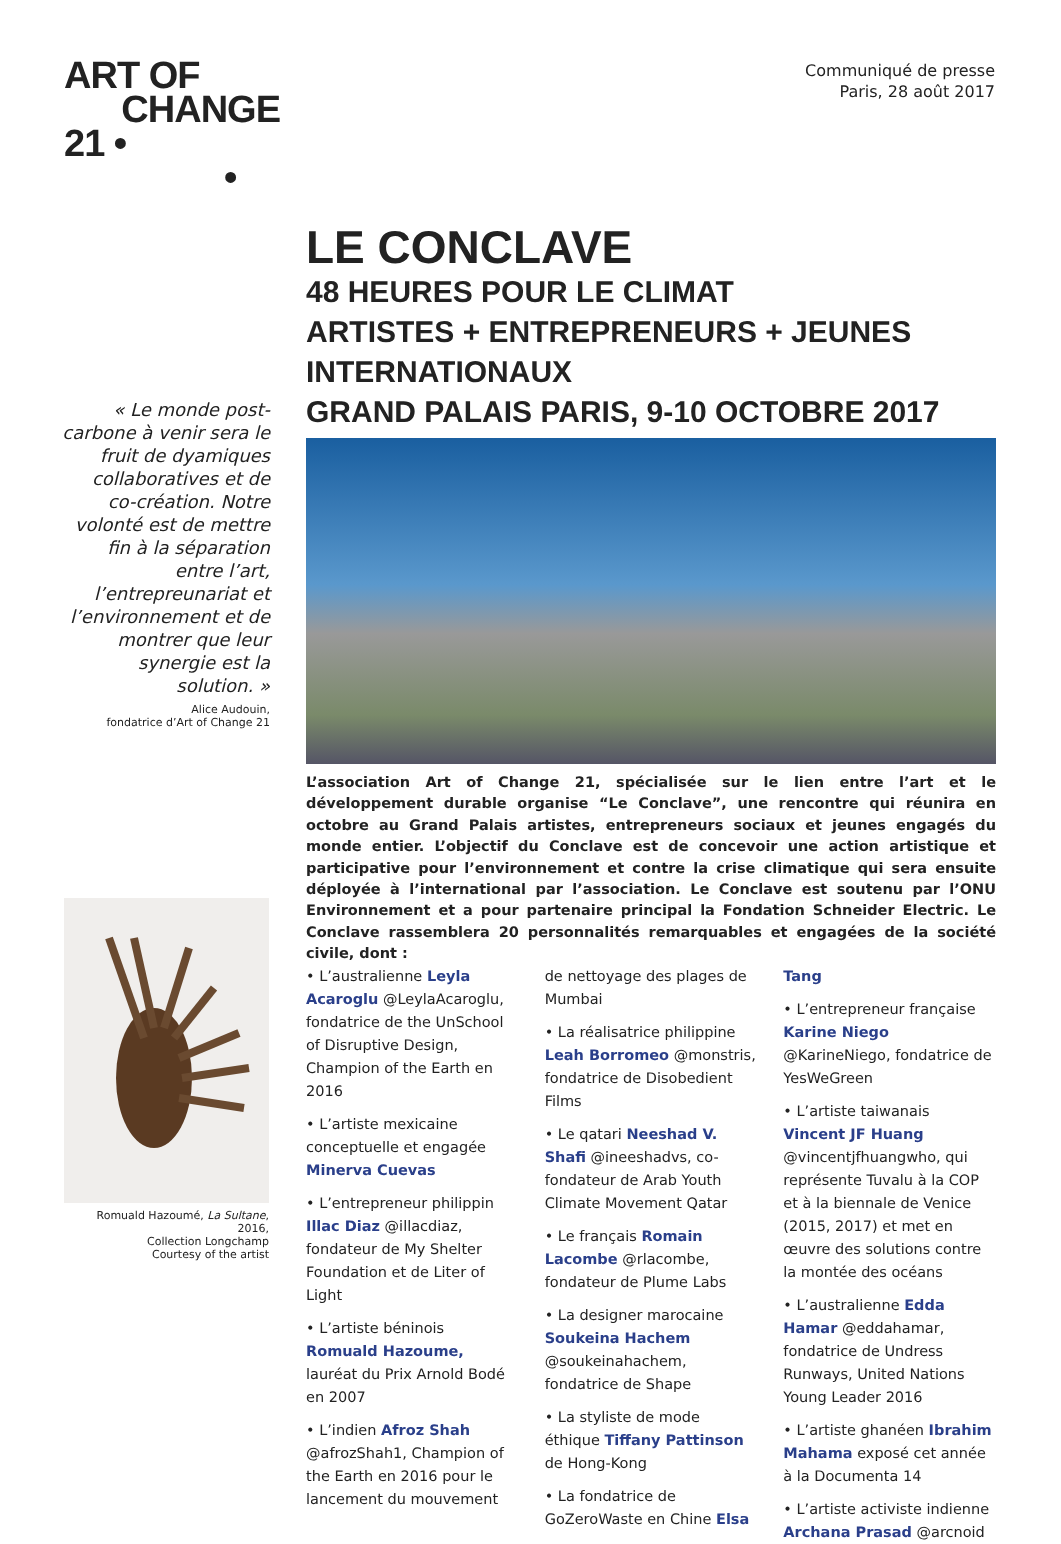ART OF
CHANGE
21 •
•
Communiqué de presse
Paris, 28 août 2017
« Le monde post-carbone à venir sera le fruit de dyamiques collaboratives et de co-création. Notre volonté est de mettre fin à la séparation entre l’art, l’entrepreunariat et l’environnement et de montrer que leur synergie est la solution. »
Alice Audouin,
fondatrice d’Art of Change 21
Romuald Hazoumé, La Sultane, 2016,
Collection Longchamp
Courtesy of the artist
LE CONCLAVE
48 HEURES POUR LE CLIMAT
ARTISTES + ENTREPRENEURS + JEUNES INTERNATIONAUX
GRAND PALAIS PARIS, 9-10 OCTOBRE 2017
L’association Art of Change 21, spécialisée sur le lien entre l’art et le développement durable organise “Le Conclave”, une rencontre qui réunira en octobre au Grand Palais artistes, entrepreneurs sociaux et jeunes engagés du monde entier. L’objectif du Conclave est de concevoir une action artistique et participative pour l’environnement et contre la crise climatique qui sera ensuite déployée à l’international par l’association. Le Conclave est soutenu par l’ONU Environnement et a pour partenaire principal la Fondation Schneider Electric. Le Conclave rassemblera 20 personnalités remarquables et engagées de la société civile, dont :
• L’australienne Leyla Acaroglu @LeylaAcaroglu, fondatrice de the UnSchool of Disruptive Design, Champion of the Earth en 2016
• L’artiste mexicaine conceptuelle et engagée Minerva Cuevas
• L’entrepreneur philippin Illac Diaz @illacdiaz, fondateur de My Shelter Foundation et de Liter of Light
• L’artiste béninois Romuald Hazoume, lauréat du Prix Arnold Bodé en 2007
• L’indien Afroz Shah @afrozShah1, Champion of the Earth en 2016 pour le lancement du mouvement de nettoyage des plages de Mumbai
• La réalisatrice philippine Leah Borromeo @monstris, fondatrice de Disobedient Films
• Le qatari Neeshad V. Shafi @ineeshadvs, co-fondateur de Arab Youth Climate Movement Qatar
• Le français Romain Lacombe @rlacombe, fondateur de Plume Labs
• La designer marocaine Soukeina Hachem @soukeinahachem, fondatrice de Shape
• La styliste de mode éthique Tiffany Pattinson de Hong-Kong
• La fondatrice de GoZeroWaste en Chine Elsa Tang
• L’entrepreneur française Karine Niego @KarineNiego, fondatrice de YesWeGreen
• L’artiste taiwanais Vincent JF Huang @vincentjfhuangwho, qui représente Tuvalu à la COP et à la biennale de Venice (2015, 2017) et met en œuvre des solutions contre la montée des océans
• L’australienne Edda Hamar @eddahamar, fondatrice de Undress Runways, United Nations Young Leader 2016
• L’artiste ghanéen Ibrahim Mahama exposé cet année à la Documenta 14
• L’artiste activiste indienne Archana Prasad @arcnoid